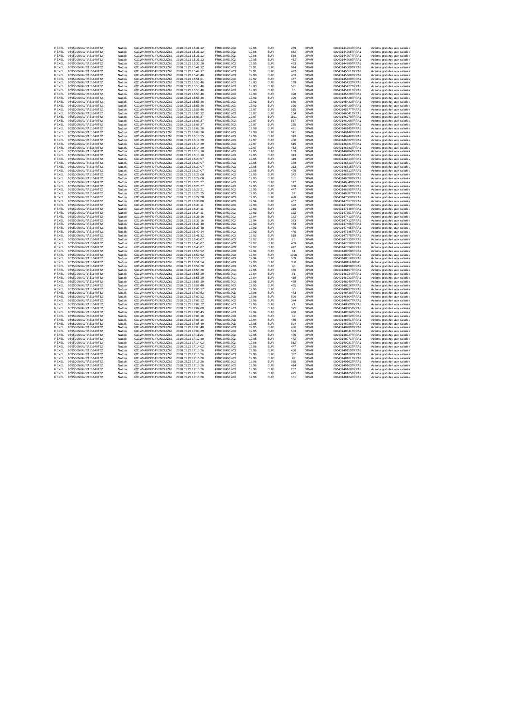| REXEL | 969500N6AVPA51648T62 | Natixis | KX1WK48MPD4Y2NCUIZ63 | 2018.05.23 15:31:12 | FR0010451203 | 12.96 | EUR | 259 | XPAR | 00043144704TRPA1 | Actions gratuites aux salariés |
| REXEL | 969500N6AVPA51648T62 | Natixis | KX1WK48MPD4Y2NCUIZ63 | 2018.05.23 15:31:12 | FR0010451203 | 12.96 | EUR | 852 | XPAR | 00043144705TRPA1 | Actions gratuites aux salariés |
| REXEL | 969500N6AVPA51648T62 | Natixis | KX1WK48MPD4Y2NCUIZ63 | 2018.05.23 15:31:12 | FR0010451203 | 12.96 | EUR | 569 | XPAR | 00043144707TRPA1 | Actions gratuites aux salariés |
| REXEL | 969500N6AVPA51648T62 | Natixis | KX1WK48MPD4Y2NCUIZ63 | 2018.05.23 15:31:13 | FR0010451203 | 12.95 | EUR | 452 | XPAR | 00043144708TRPA1 | Actions gratuites aux salariés |
| REXEL | 969500N6AVPA51648T62 | Natixis | KX1WK48MPD4Y2NCUIZ63 | 2018.05.23 15:33:20 | FR0010451203 | 12.95 | EUR | 493 | XPAR | 00043144789TRPA1 | Actions gratuites aux salariés |
| REXEL | 969500N6AVPA51648T62 | Natixis | KX1WK48MPD4Y2NCUIZ63 | 2018.05.23 15:41:32 | FR0010451203 | 12.91 | EUR | 914 | XPAR | 00043145009TRPA1 | Actions gratuites aux salariés |
| REXEL | 969500N6AVPA51648T62 | Natixis | KX1WK48MPD4Y2NCUIZ63 | 2018.05.23 15:42:17 | FR0010451203 | 12.91 | EUR | 492 | XPAR | 00043145051TRPA1 | Actions gratuites aux salariés |
| REXEL | 969500N6AVPA51648T62 | Natixis | KX1WK48MPD4Y2NCUIZ63 | 2018.05.23 15:43:46 | FR0010451203 | 12.90 | EUR | 453 | XPAR | 00043145086TRPA1 | Actions gratuites aux salariés |
| REXEL | 969500N6AVPA51648T62 | Natixis | KX1WK48MPD4Y2NCUIZ63 | 2018.05.23 15:51:01 | FR0010451203 | 12.92 | EUR | 467 | XPAR | 00043145360TRPA1 | Actions gratuites aux salariés |
| REXEL | 969500N6AVPA51648T62 | Natixis | KX1WK48MPD4Y2NCUIZ63 | 2018.05.23 15:53:46 | FR0010451203 | 12.93 | EUR | 169 | XPAR | 00043145433TRPA1 | Actions gratuites aux salariés |
| REXEL | 969500N6AVPA51648T62 | Natixis | KX1WK48MPD4Y2NCUIZ63 | 2018.05.23 15:53:46 | FR0010451203 | 12.93 | EUR | 591 | XPAR | 00043145427TRPA1 | Actions gratuites aux salariés |
| REXEL | 969500N6AVPA51648T62 | Natixis | KX1WK48MPD4Y2NCUIZ63 | 2018.05.23 15:53:46 | FR0010451203 | 12.93 | EUR | 35 | XPAR | 00043145431TRPA1 | Actions gratuites aux salariés |
| REXEL | 969500N6AVPA51648T62 | Natixis | KX1WK48MPD4Y2NCUIZ63 | 2018.05.23 15:53:46 | FR0010451203 | 12.93 | EUR | 328 | XPAR | 00043145429TRPA1 | Actions gratuites aux salariés |
| REXEL | 969500N6AVPA51648T62 | Natixis | KX1WK48MPD4Y2NCUIZ63 | 2018.05.23 15:53:46 | FR0010451203 | 12.93 | EUR | 329 | XPAR | 00043145428TRPA1 | Actions gratuites aux salariés |
| REXEL | 969500N6AVPA51648T62 | Natixis | KX1WK48MPD4Y2NCUIZ63 | 2018.05.23 15:53:46 | FR0010451203 | 12.93 | EUR | 659 | XPAR | 00043145432TRPA1 | Actions gratuites aux salariés |
| REXEL | 969500N6AVPA51648T62 | Natixis | KX1WK48MPD4Y2NCUIZ63 | 2018.05.23 15:53:46 | FR0010451203 | 12.93 | EUR | 330 | XPAR | 00043145430TRPA1 | Actions gratuites aux salariés |
| REXEL | 969500N6AVPA51648T62 | Natixis | KX1WK48MPD4Y2NCUIZ63 | 2018.05.23 15:56:46 | FR0010451203 | 12.97 | EUR | 515 | XPAR | 00043145577TRPA1 | Actions gratuites aux salariés |
| REXEL | 969500N6AVPA51648T62 | Natixis | KX1WK48MPD4Y2NCUIZ63 | 2018.05.23 16:05:32 | FR0010451203 | 12.97 | EUR | 104 | XPAR | 00043146041TRPA1 | Actions gratuites aux salariés |
| REXEL | 969500N6AVPA51648T62 | Natixis | KX1WK48MPD4Y2NCUIZ63 | 2018.05.23 16:06:37 | FR0010451203 | 12.97 | EUR | 1191 | XPAR | 00043146070TRPA1 | Actions gratuites aux salariés |
| REXEL | 969500N6AVPA51648T62 | Natixis | KX1WK48MPD4Y2NCUIZ63 | 2018.05.23 16:06:37 | FR0010451203 | 12.97 | EUR | 537 | XPAR | 00043146068TRPA1 | Actions gratuites aux salariés |
| REXEL | 969500N6AVPA51648T62 | Natixis | KX1WK48MPD4Y2NCUIZ63 | 2018.05.23 16:06:37 | FR0010451203 | 12.97 | EUR | 235 | XPAR | 00043146069TRPA1 | Actions gratuites aux salariés |
| REXEL | 969500N6AVPA51648T62 | Natixis | KX1WK48MPD4Y2NCUIZ63 | 2018.05.23 16:08:26 | FR0010451203 | 12.98 | EUR | 461 | XPAR | 00043146145TRPA1 | Actions gratuites aux salariés |
| REXEL | 969500N6AVPA51648T62 | Natixis | KX1WK48MPD4Y2NCUIZ63 | 2018.05.23 16:08:26 | FR0010451203 | 12.98 | EUR | 541 | XPAR | 00043146146TRPA1 | Actions gratuites aux salariés |
| REXEL | 969500N6AVPA51648T62 | Natixis | KX1WK48MPD4Y2NCUIZ63 | 2018.05.23 16:10:55 | FR0010451203 | 12.96 | EUR | 343 | XPAR | 00043146246TRPA1 | Actions gratuites aux salariés |
| REXEL | 969500N6AVPA51648T62 | Natixis | KX1WK48MPD4Y2NCUIZ63 | 2018.05.23 16:14:29 | FR0010451203 | 12.97 | EUR | 480 | XPAR | 00043146382TRPA1 | Actions gratuites aux salariés |
| REXEL | 969500N6AVPA51648T62 | Natixis | KX1WK48MPD4Y2NCUIZ63 | 2018.05.23 16:14:29 | FR0010451203 | 12.97 | EUR | 515 | XPAR | 00043146381TRPA1 | Actions gratuites aux salariés |
| REXEL | 969500N6AVPA51648T62 | Natixis | KX1WK48MPD4Y2NCUIZ63 | 2018.05.23 16:14:29 | FR0010451203 | 12.97 | EUR | 452 | XPAR | 00043146383TRPA1 | Actions gratuites aux salariés |
| REXEL | 969500N6AVPA51648T62 | Natixis | KX1WK48MPD4Y2NCUIZ63 | 2018.05.23 16:18:10 | FR0010451203 | 12.95 | EUR | 163 | XPAR | 00043146484TRPA1 | Actions gratuites aux salariés |
| REXEL | 969500N6AVPA51648T62 | Natixis | KX1WK48MPD4Y2NCUIZ63 | 2018.05.23 16:18:10 | FR0010451203 | 12.95 | EUR | 313 | XPAR | 00043146485TRPA1 | Actions gratuites aux salariés |
| REXEL | 969500N6AVPA51648T62 | Natixis | KX1WK48MPD4Y2NCUIZ63 | 2018.05.23 16:20:07 | FR0010451203 | 12.95 | EUR | 119 | XPAR | 00043146614TRPA1 | Actions gratuites aux salariés |
| REXEL | 969500N6AVPA51648T62 | Natixis | KX1WK48MPD4Y2NCUIZ63 | 2018.05.23 16:20:07 | FR0010451203 | 12.95 | EUR | 178 | XPAR | 00043146613TRPA1 | Actions gratuites aux salariés |
| REXEL | 969500N6AVPA51648T62 | Natixis | KX1WK48MPD4Y2NCUIZ63 | 2018.05.23 16:20:07 | FR0010451203 | 12.95 | EUR | 213 | XPAR | 00043146615TRPA1 | Actions gratuites aux salariés |
| REXEL | 969500N6AVPA51648T62 | Natixis | KX1WK48MPD4Y2NCUIZ63 | 2018.05.23 16:20:07 | FR0010451203 | 12.95 | EUR | 495 | XPAR | 00043146612TRPA1 | Actions gratuites aux salariés |
| REXEL | 969500N6AVPA51648T62 | Natixis | KX1WK48MPD4Y2NCUIZ63 | 2018.05.23 16:22:08 | FR0010451203 | 12.95 | EUR | 342 | XPAR | 00043146700TRPA1 | Actions gratuites aux salariés |
| REXEL | 969500N6AVPA51648T62 | Natixis | KX1WK48MPD4Y2NCUIZ63 | 2018.05.23 16:22:08 | FR0010451203 | 12.95 | EUR | 181 | XPAR | 00043146699TRPA1 | Actions gratuites aux salariés |
| REXEL | 969500N6AVPA51648T62 | Natixis | KX1WK48MPD4Y2NCUIZ63 | 2018.05.23 16:25:27 | FR0010451203 | 12.95 | EUR | 117 | XPAR | 00043146849TRPA1 | Actions gratuites aux salariés |
| REXEL | 969500N6AVPA51648T62 | Natixis | KX1WK48MPD4Y2NCUIZ63 | 2018.05.23 16:25:27 | FR0010451203 | 12.95 | EUR | 358 | XPAR | 00043146850TRPA1 | Actions gratuites aux salariés |
| REXEL | 969500N6AVPA51648T62 | Natixis | KX1WK48MPD4Y2NCUIZ63 | 2018.05.23 16:26:21 | FR0010451203 | 12.95 | EUR | 447 | XPAR | 00043146885TRPA1 | Actions gratuites aux salariés |
| REXEL | 969500N6AVPA51648T62 | Natixis | KX1WK48MPD4Y2NCUIZ63 | 2018.05.23 16:26:25 | FR0010451203 | 12.95 | EUR | 67 | XPAR | 00043146887TRPA1 | Actions gratuites aux salariés |
| REXEL | 969500N6AVPA51648T62 | Natixis | KX1WK48MPD4Y2NCUIZ63 | 2018.05.23 16:27:28 | FR0010451203 | 12.95 | EUR | 478 | XPAR | 00043147000TRPA1 | Actions gratuites aux salariés |
| REXEL | 969500N6AVPA51648T62 | Natixis | KX1WK48MPD4Y2NCUIZ63 | 2018.05.23 16:30:00 | FR0010451203 | 12.94 | EUR | 457 | XPAR | 00043147057TRPA1 | Actions gratuites aux salariés |
| REXEL | 969500N6AVPA51648T62 | Natixis | KX1WK48MPD4Y2NCUIZ63 | 2018.05.23 16:34:11 | FR0010451203 | 12.93 | EUR | 492 | XPAR | 00043147350TRPA1 | Actions gratuites aux salariés |
| REXEL | 969500N6AVPA51648T62 | Natixis | KX1WK48MPD4Y2NCUIZ63 | 2018.05.23 16:34:11 | FR0010451203 | 12.93 | EUR | 319 | XPAR | 00043147349TRPA1 | Actions gratuites aux salariés |
| REXEL | 969500N6AVPA51648T62 | Natixis | KX1WK48MPD4Y2NCUIZ63 | 2018.05.23 16:34:11 | FR0010451203 | 12.93 | EUR | 132 | XPAR | 00043147351TRPA1 | Actions gratuites aux salariés |
| REXEL | 969500N6AVPA51648T62 | Natixis | KX1WK48MPD4Y2NCUIZ63 | 2018.05.23 16:36:16 | FR0010451203 | 12.94 | EUR | 162 | XPAR | 00043147413TRPA1 | Actions gratuites aux salariés |
| REXEL | 969500N6AVPA51648T62 | Natixis | KX1WK48MPD4Y2NCUIZ63 | 2018.05.23 16:36:16 | FR0010451203 | 12.94 | EUR | 373 | XPAR | 00043147412TRPA1 | Actions gratuites aux salariés |
| REXEL | 969500N6AVPA51648T62 | Natixis | KX1WK48MPD4Y2NCUIZ63 | 2018.05.23 16:37:40 | FR0010451203 | 12.93 | EUR | 463 | XPAR | 00043147466TRPA1 | Actions gratuites aux salariés |
| REXEL | 969500N6AVPA51648T62 | Natixis | KX1WK48MPD4Y2NCUIZ63 | 2018.05.23 16:37:40 | FR0010451203 | 12.93 | EUR | 475 | XPAR | 00043147465TRPA1 | Actions gratuites aux salariés |
| REXEL | 969500N6AVPA51648T62 | Natixis | KX1WK48MPD4Y2NCUIZ63 | 2018.05.23 16:40:14 | FR0010451203 | 12.93 | EUR | 445 | XPAR | 00043147586TRPA1 | Actions gratuites aux salariés |
| REXEL | 969500N6AVPA51648T62 | Natixis | KX1WK48MPD4Y2NCUIZ63 | 2018.05.23 16:41:32 | FR0010451203 | 12.92 | EUR | 518 | XPAR | 00043147675TRPA1 | Actions gratuites aux salariés |
| REXEL | 969500N6AVPA51648T62 | Natixis | KX1WK48MPD4Y2NCUIZ63 | 2018.05.23 16:45:07 | FR0010451203 | 12.92 | EUR | 23 | XPAR | 00043147835TRPA1 | Actions gratuites aux salariés |
| REXEL | 969500N6AVPA51648T62 | Natixis | KX1WK48MPD4Y2NCUIZ63 | 2018.05.23 16:45:07 | FR0010451203 | 12.92 | EUR | 459 | XPAR | 00043147836TRPA1 | Actions gratuites aux salariés |
| REXEL | 969500N6AVPA51648T62 | Natixis | KX1WK48MPD4Y2NCUIZ63 | 2018.05.23 16:45:07 | FR0010451203 | 12.92 | EUR | 447 | XPAR | 00043147834TRPA1 | Actions gratuites aux salariés |
| REXEL | 969500N6AVPA51648T62 | Natixis | KX1WK48MPD4Y2NCUIZ63 | 2018.05.23 16:50:52 | FR0010451203 | 12.94 | EUR | 64 | XPAR | 00043148058TRPA1 | Actions gratuites aux salariés |
| REXEL | 969500N6AVPA51648T62 | Natixis | KX1WK48MPD4Y2NCUIZ63 | 2018.05.23 16:50:52 | FR0010451203 | 12.94 | EUR | 1396 | XPAR | 00043148057TRPA1 | Actions gratuites aux salariés |
| REXEL | 969500N6AVPA51648T62 | Natixis | KX1WK48MPD4Y2NCUIZ63 | 2018.05.23 16:50:52 | FR0010451203 | 12.94 | EUR | 539 | XPAR | 00043148056TRPA1 | Actions gratuites aux salariés |
| REXEL | 969500N6AVPA51648T62 | Natixis | KX1WK48MPD4Y2NCUIZ63 | 2018.05.23 16:51:54 | FR0010451203 | 12.93 | EUR | 380 | XPAR | 00043148114TRPA1 | Actions gratuites aux salariés |
| REXEL | 969500N6AVPA51648T62 | Natixis | KX1WK48MPD4Y2NCUIZ63 | 2018.05.23 16:54:26 | FR0010451203 | 12.95 | EUR | 40 | XPAR | 00043148198TRPA1 | Actions gratuites aux salariés |
| REXEL | 969500N6AVPA51648T62 | Natixis | KX1WK48MPD4Y2NCUIZ63 | 2018.05.23 16:54:26 | FR0010451203 | 12.95 | EUR | 466 | XPAR | 00043148197TRPA1 | Actions gratuites aux salariés |
| REXEL | 969500N6AVPA51648T62 | Natixis | KX1WK48MPD4Y2NCUIZ63 | 2018.05.23 16:55:29 | FR0010451203 | 12.94 | EUR | 61 | XPAR | 00043148224TRPA1 | Actions gratuites aux salariés |
| REXEL | 969500N6AVPA51648T62 | Natixis | KX1WK48MPD4Y2NCUIZ63 | 2018.05.23 16:55:29 | FR0010451203 | 12.94 | EUR | 419 | XPAR | 00043148223TRPA1 | Actions gratuites aux salariés |
| REXEL | 969500N6AVPA51648T62 | Natixis | KX1WK48MPD4Y2NCUIZ63 | 2018.05.23 16:56:19 | FR0010451203 | 12.95 | EUR | 469 | XPAR | 00043148249TRPA1 | Actions gratuites aux salariés |
| REXEL | 969500N6AVPA51648T62 | Natixis | KX1WK48MPD4Y2NCUIZ63 | 2018.05.23 16:57:48 | FR0010451203 | 12.95 | EUR | 465 | XPAR | 00043148326TRPA1 | Actions gratuites aux salariés |
| REXEL | 969500N6AVPA51648T62 | Natixis | KX1WK48MPD4Y2NCUIZ63 | 2018.05.23 17:00:52 | FR0010451203 | 12.96 | EUR | 30 | XPAR | 00043148437TRPA1 | Actions gratuites aux salariés |
| REXEL | 969500N6AVPA51648T62 | Natixis | KX1WK48MPD4Y2NCUIZ63 | 2018.05.23 17:00:52 | FR0010451203 | 12.96 | EUR | 483 | XPAR | 00043148438TRPA1 | Actions gratuites aux salariés |
| REXEL | 969500N6AVPA51648T62 | Natixis | KX1WK48MPD4Y2NCUIZ63 | 2018.05.23 17:02:22 | FR0010451203 | 12.96 | EUR | 520 | XPAR | 00043148504TRPA1 | Actions gratuites aux salariés |
| REXEL | 969500N6AVPA51648T62 | Natixis | KX1WK48MPD4Y2NCUIZ63 | 2018.05.23 17:02:22 | FR0010451203 | 12.96 | EUR | 374 | XPAR | 00043148507TRPA1 | Actions gratuites aux salariés |
| REXEL | 969500N6AVPA51648T62 | Natixis | KX1WK48MPD4Y2NCUIZ63 | 2018.05.23 17:02:22 | FR0010451203 | 12.96 | EUR | 71 | XPAR | 00043148509TRPA1 | Actions gratuites aux salariés |
| REXEL | 969500N6AVPA51648T62 | Natixis | KX1WK48MPD4Y2NCUIZ63 | 2018.05.23 17:04:09 | FR0010451203 | 12.95 | EUR | 375 | XPAR | 00043148585TRPA1 | Actions gratuites aux salariés |
| REXEL | 969500N6AVPA51648T62 | Natixis | KX1WK48MPD4Y2NCUIZ63 | 2018.05.23 17:05:45 | FR0010451203 | 12.94 | EUR | 466 | XPAR | 00043148634TRPA1 | Actions gratuites aux salariés |
| REXEL | 969500N6AVPA51648T62 | Natixis | KX1WK48MPD4Y2NCUIZ63 | 2018.05.23 17:06:16 | FR0010451203 | 12.94 | EUR | 32 | XPAR | 00043148652TRPA1 | Actions gratuites aux salariés |
| REXEL | 969500N6AVPA51648T62 | Natixis | KX1WK48MPD4Y2NCUIZ63 | 2018.05.23 17:06:16 | FR0010451203 | 12.94 | EUR | 465 | XPAR | 00043148651TRPA1 | Actions gratuites aux salariés |
| REXEL | 969500N6AVPA51648T62 | Natixis | KX1WK48MPD4Y2NCUIZ63 | 2018.05.23 17:08:49 | FR0010451203 | 12.95 | EUR | 504 | XPAR | 00043148788TRPA1 | Actions gratuites aux salariés |
| REXEL | 969500N6AVPA51648T62 | Natixis | KX1WK48MPD4Y2NCUIZ63 | 2018.05.23 17:08:49 | FR0010451203 | 12.95 | EUR | 486 | XPAR | 00043148789TRPA1 | Actions gratuites aux salariés |
| REXEL | 969500N6AVPA51648T62 | Natixis | KX1WK48MPD4Y2NCUIZ63 | 2018.05.23 17:09:39 | FR0010451203 | 12.95 | EUR | 503 | XPAR | 00043148841TRPA1 | Actions gratuites aux salariés |
| REXEL | 969500N6AVPA51648T62 | Natixis | KX1WK48MPD4Y2NCUIZ63 | 2018.05.23 17:11:22 | FR0010451203 | 12.95 | EUR | 485 | XPAR | 00043148927TRPA1 | Actions gratuites aux salariés |
| REXEL | 969500N6AVPA51648T62 | Natixis | KX1WK48MPD4Y2NCUIZ63 | 2018.05.23 17:12:30 | FR0010451203 | 12.95 | EUR | 482 | XPAR | 00043148971TRPA1 | Actions gratuites aux salariés |
| REXEL | 969500N6AVPA51648T62 | Natixis | KX1WK48MPD4Y2NCUIZ63 | 2018.05.23 17:14:02 | FR0010451203 | 12.96 | EUR | 512 | XPAR | 00043149031TRPA1 | Actions gratuites aux salariés |
| REXEL | 969500N6AVPA51648T62 | Natixis | KX1WK48MPD4Y2NCUIZ63 | 2018.05.23 17:14:02 | FR0010451203 | 12.96 | EUR | 447 | XPAR | 00043149032TRPA1 | Actions gratuites aux salariés |
| REXEL | 969500N6AVPA51648T62 | Natixis | KX1WK48MPD4Y2NCUIZ63 | 2018.05.23 17:16:26 | FR0010451203 | 12.96 | EUR | 400 | XPAR | 00043149159TRPA1 | Actions gratuites aux salariés |
| REXEL | 969500N6AVPA51648T62 | Natixis | KX1WK48MPD4Y2NCUIZ63 | 2018.05.23 17:16:26 | FR0010451203 | 12.96 | EUR | 387 | XPAR | 00043149160TRPA1 | Actions gratuites aux salariés |
| REXEL | 969500N6AVPA51648T62 | Natixis | KX1WK48MPD4Y2NCUIZ63 | 2018.05.23 17:16:26 | FR0010451203 | 12.96 | EUR | 47 | XPAR | 00043149161TRPA1 | Actions gratuites aux salariés |
| REXEL | 969500N6AVPA51648T62 | Natixis | KX1WK48MPD4Y2NCUIZ63 | 2018.05.23 17:16:26 | FR0010451203 | 12.96 | EUR | 565 | XPAR | 00043149162TRPA1 | Actions gratuites aux salariés |
| REXEL | 969500N6AVPA51648T62 | Natixis | KX1WK48MPD4Y2NCUIZ63 | 2018.05.23 17:16:26 | FR0010451203 | 12.96 | EUR | 414 | XPAR | 00043149163TRPA1 | Actions gratuites aux salariés |
| REXEL | 969500N6AVPA51648T62 | Natixis | KX1WK48MPD4Y2NCUIZ63 | 2018.05.23 17:16:26 | FR0010451203 | 12.96 | EUR | 267 | XPAR | 00043149166TRPA1 | Actions gratuites aux salariés |
| REXEL | 969500N6AVPA51648T62 | Natixis | KX1WK48MPD4Y2NCUIZ63 | 2018.05.23 17:16:26 | FR0010451203 | 12.96 | EUR | 425 | XPAR | 00043149165TRPA1 | Actions gratuites aux salariés |
| REXEL | 969500N6AVPA51648T62 | Natixis | KX1WK48MPD4Y2NCUIZ63 | 2018.05.23 17:16:26 | FR0010451203 | 12.96 | EUR | 151 | XPAR | 00043149164TRPA1 | Actions gratuites aux salariés |